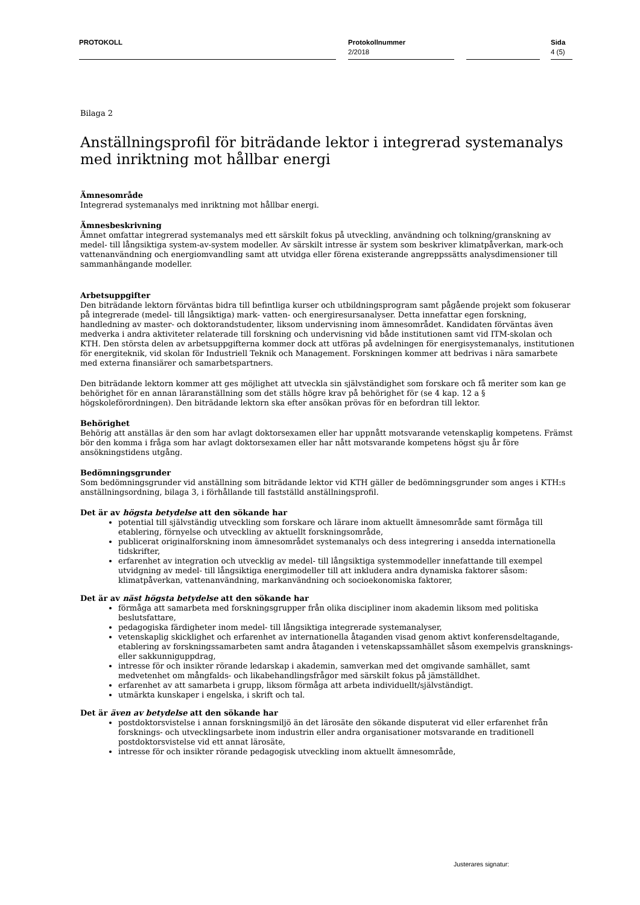PROTOKOLL
Protokollnummer
2/2018
Sida
4 (5)
Bilaga 2
Anställningsprofil för biträdande lektor i integrerad systemanalys med inriktning mot hållbar energi
Ämnesområde
Integrerad systemanalys med inriktning mot hållbar energi.
Ämnesbeskrivning
Ämnet omfattar integrerad systemanalys med ett särskilt fokus på utveckling, användning och tolkning/granskning av medel- till långsiktiga system-av-system modeller. Av särskilt intresse är system som beskriver klimatpåverkan, mark-och vattenanvändning och energiomvandling samt att utvidga eller förena existerande angreppssätts analysdimensioner till sammanhängande modeller.
Arbetsuppgifter
Den biträdande lektorn förväntas bidra till befintliga kurser och utbildningsprogram samt pågående projekt som fokuserar på integrerade (medel- till långsiktiga) mark- vatten- och energiresursanalyser. Detta innefattar egen forskning, handledning av master- och doktorandstudenter, liksom undervisning inom ämnesområdet. Kandidaten förväntas även medverka i andra aktiviteter relaterade till forskning och undervisning vid både institutionen samt vid ITM-skolan och KTH. Den största delen av arbetsuppgifterna kommer dock att utföras på avdelningen för energisystemanalys, institutionen för energiteknik, vid skolan för Industriell Teknik och Management. Forskningen kommer att bedrivas i nära samarbete med externa finansiärer och samarbetspartners.
Den biträdande lektorn kommer att ges möjlighet att utveckla sin självständighet som forskare och få meriter som kan ge behörighet för en annan läraranställning som det ställs högre krav på behörighet för (se 4 kap. 12 a § högskoleförordningen). Den biträdande lektorn ska efter ansökan prövas för en befordran till lektor.
Behörighet
Behörig att anställas är den som har avlagt doktorsexamen eller har uppnått motsvarande vetenskaplig kompetens. Främst bör den komma i fråga som har avlagt doktorsexamen eller har nått motsvarande kompetens högst sju år före ansökningstidens utgång.
Bedömningsgrunder
Som bedömningsgrunder vid anställning som biträdande lektor vid KTH gäller de bedömningsgrunder som anges i KTH:s anställningsordning, bilaga 3, i förhållande till fastställd anställningsprofil.
Det är av högsta betydelse att den sökande har
potential till självständig utveckling som forskare och lärare inom aktuellt ämnesområde samt förmåga till etablering, förnyelse och utveckling av aktuellt forskningsområde,
publicerat originalforskning inom ämnesområdet systemanalys och dess integrering i ansedda internationella tidskrifter,
erfarenhet av integration och utvecklig av medel- till långsiktiga systemmodeller innefattande till exempel utvidgning av medel- till långsiktiga energimodeller till att inkludera andra dynamiska faktorer såsom: klimatpåverkan, vattenanvändning, markanvändning och socioekonomiska faktorer,
Det är av näst högsta betydelse att den sökande har
förmåga att samarbeta med forskningsgrupper från olika discipliner inom akademin liksom med politiska beslutsfattare,
pedagogiska färdigheter inom medel- till långsiktiga integrerade systemanalyser,
vetenskaplig skicklighet och erfarenhet av internationella åtaganden visad genom aktivt konferensdeltagande, etablering av forskningssamarbeten samt andra åtaganden i vetenskapssamhället såsom exempelvis gransknings- eller sakkunniguppdrag,
intresse för och insikter rörande ledarskap i akademin, samverkan med det omgivande samhället, samt medvetenhet om mångfalds- och likabehandlingsfrågor med särskilt fokus på jämställdhet.
erfarenhet av att samarbeta i grupp, liksom förmåga att arbeta individuellt/självständigt.
utmärkta kunskaper i engelska, i skrift och tal.
Det är även av betydelse att den sökande har
postdoktorsvistelse i annan forskningsmiljö än det lärosäte den sökande disputerat vid eller erfarenhet från forsknings- och utvecklingsarbete inom industrin eller andra organisationer motsvarande en traditionell postdoktorsvistelse vid ett annat lärosäte,
intresse för och insikter rörande pedagogisk utveckling inom aktuellt ämnesområde,
Justerares signatur: